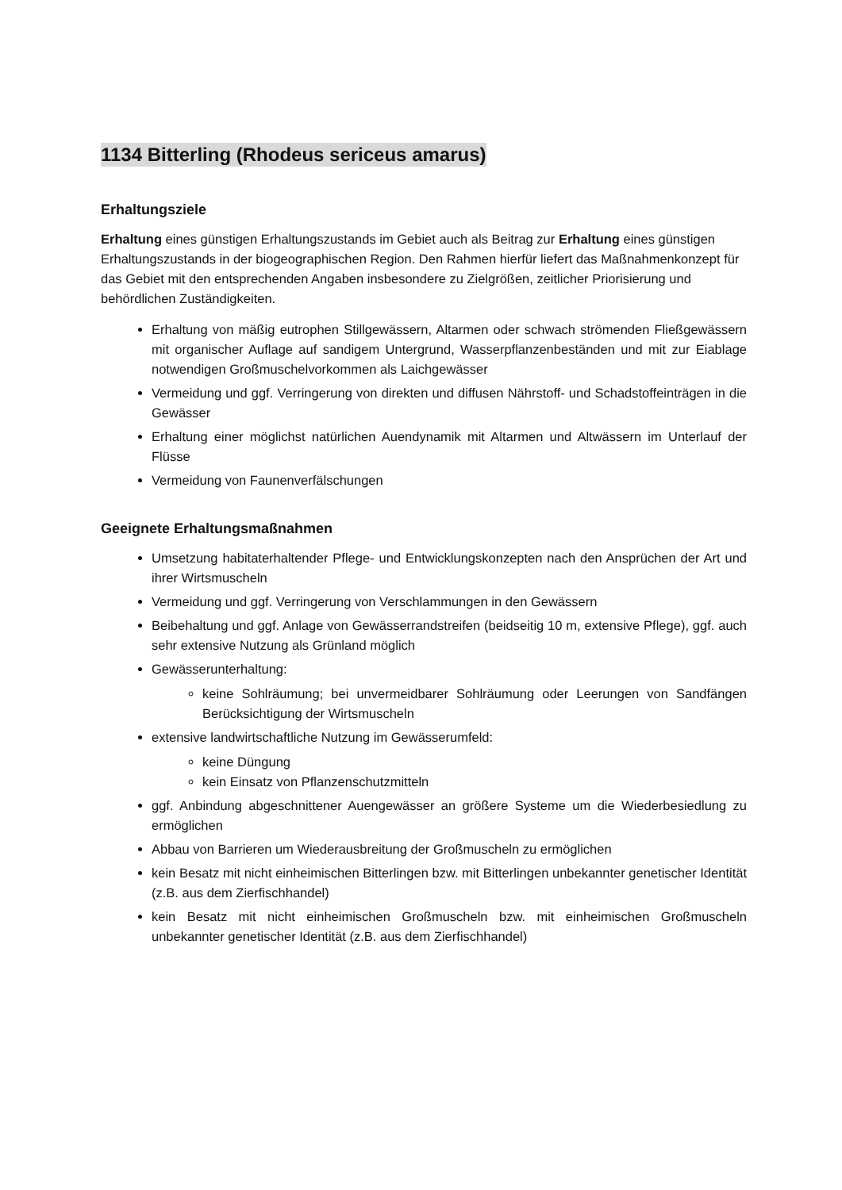1134 Bitterling (Rhodeus sericeus amarus)
Erhaltungsziele
Erhaltung eines günstigen Erhaltungszustands im Gebiet auch als Beitrag zur Erhaltung eines günstigen Erhaltungszustands in der biogeographischen Region. Den Rahmen hierfür liefert das Maßnahmenkonzept für das Gebiet mit den entsprechenden Angaben insbesondere zu Zielgrößen, zeitlicher Priorisierung und behördlichen Zuständigkeiten.
Erhaltung von mäßig eutrophen Stillgewässern, Altarmen oder schwach strömenden Fließgewässern mit organischer Auflage auf sandigem Untergrund, Wasserpflanzenbeständen und mit zur Eiablage notwendigen Großmuschelvorkommen als Laichgewässer
Vermeidung und ggf. Verringerung von direkten und diffusen Nährstoff- und Schadstoffeinträgen in die Gewässer
Erhaltung einer möglichst natürlichen Auendynamik mit Altarmen und Altwässern im Unterlauf der Flüsse
Vermeidung von Faunenverfälschungen
Geeignete Erhaltungsmaßnahmen
Umsetzung habitaterhaltender Pflege- und Entwicklungskonzepten nach den Ansprüchen der Art und ihrer Wirtsmuscheln
Vermeidung und ggf. Verringerung von Verschlammungen in den Gewässern
Beibehaltung und ggf. Anlage von Gewässerrandstreifen (beidseitig 10 m, extensive Pflege), ggf. auch sehr extensive Nutzung als Grünland möglich
Gewässerunterhaltung:
keine Sohlräumung; bei unvermeidbarer Sohlräumung oder Leerungen von Sandfängen Berücksichtigung der Wirtsmuscheln
extensive landwirtschaftliche Nutzung im Gewässerumfeld:
keine Düngung
kein Einsatz von Pflanzenschutzmitteln
ggf. Anbindung abgeschnittener Auengewässer an größere Systeme um die Wiederbesiedlung zu ermöglichen
Abbau von Barrieren um Wiederausbreitung der Großmuscheln zu ermöglichen
kein Besatz mit nicht einheimischen Bitterlingen bzw. mit Bitterlingen unbekannter genetischer Identität (z.B. aus dem Zierfischhandel)
kein Besatz mit nicht einheimischen Großmuscheln bzw. mit einheimischen Großmuscheln unbekannter genetischer Identität (z.B. aus dem Zierfischhandel)